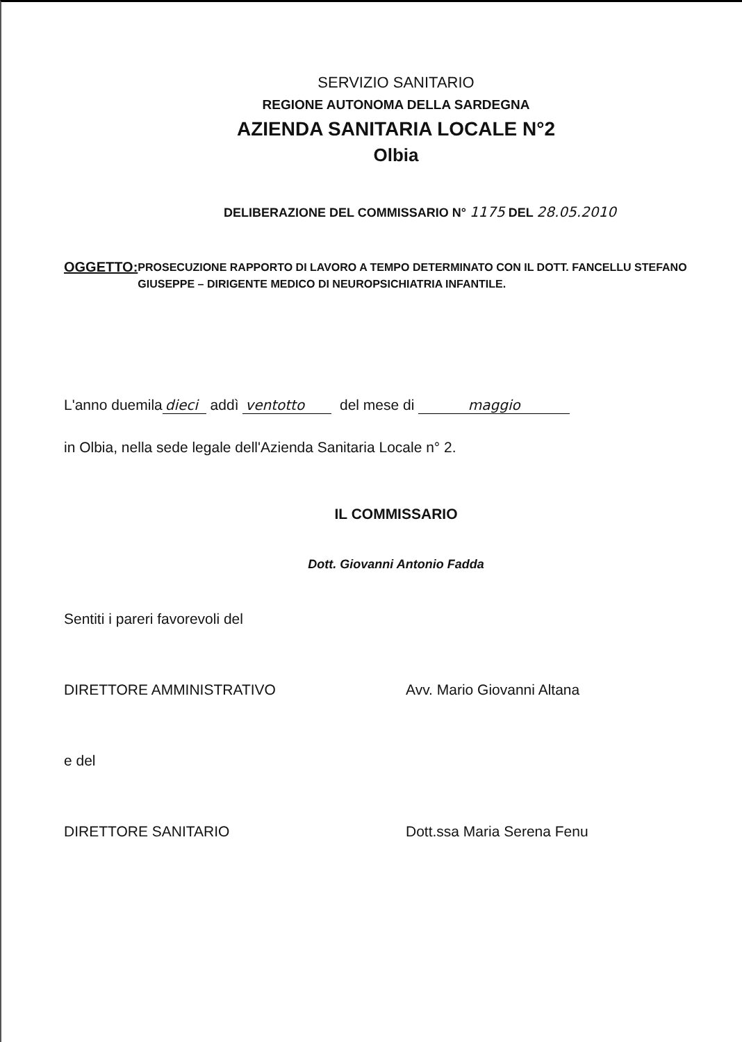SERVIZIO SANITARIO
REGIONE AUTONOMA DELLA SARDEGNA
AZIENDA SANITARIA LOCALE N°2
Olbia
DELIBERAZIONE DEL COMMISSARIO N° 1175 DEL 28.05.2010
OGGETTO:
PROSECUZIONE RAPPORTO DI LAVORO A TEMPO DETERMINATO CON IL DOTT. FANCELLU STEFANO GIUSEPPE – DIRIGENTE MEDICO DI NEUROPSICHIATRIA INFANTILE.
L'anno duemila dieci addì ventotto del mese di maggio
in Olbia, nella sede legale dell'Azienda Sanitaria Locale n° 2.
IL COMMISSARIO
Dott. Giovanni Antonio Fadda
Sentiti i pareri favorevoli del
DIRETTORE AMMINISTRATIVO Avv. Mario Giovanni Altana
e del
DIRETTORE SANITARIO Dott.ssa Maria Serena Fenu